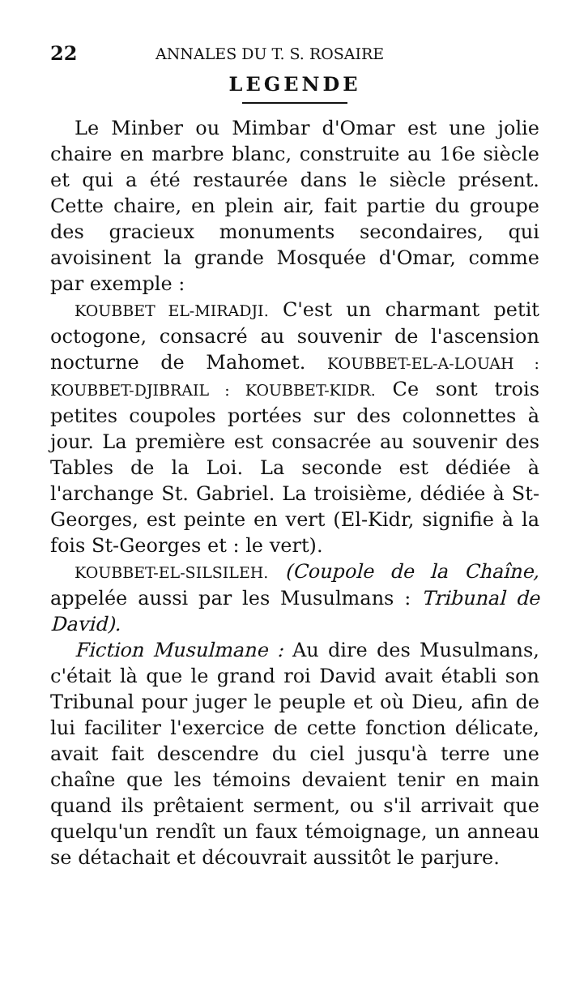22 ANNALES DU T. S. ROSAIRE
LEGENDE
Le Minber ou Mimbar d'Omar est une jolie chaire en marbre blanc, construite au 16e siècle et qui a été restaurée dans le siècle présent. Cette chaire, en plein air, fait partie du groupe des gracieux monuments secondaires, qui avoisinent la grande Mosquée d'Omar, comme par exemple :
KOUBBET EL-MIRADJI. C'est un charmant petit octogone, consacré au souvenir de l'ascension nocturne de Mahomet. KOUBBET-EL-A-LOUAH : KOUBBET-DJIBRAIL : KOUBBET-KIDR. Ce sont trois petites coupoles portées sur des colonnettes à jour. La première est consacrée au souvenir des Tables de la Loi. La seconde est dédiée à l'archange St. Gabriel. La troisième, dédiée à St-Georges, est peinte en vert (El-Kidr, signifie à la fois St-Georges et : le vert).
KOUBBET-EL-SILSILEH. (Coupole de la Chaîne, appelée aussi par les Musulmans : Tribunal de David).
Fiction Musulmane : Au dire des Musulmans, c'était là que le grand roi David avait établi son Tribunal pour juger le peuple et où Dieu, afin de lui faciliter l'exercice de cette fonction délicate, avait fait descendre du ciel jusqu'à terre une chaîne que les témoins devaient tenir en main quand ils prêtaient serment, ou s'il arrivait que quelqu'un rendît un faux témoignage, un anneau se détachait et découvrait aussitôt le parjure.